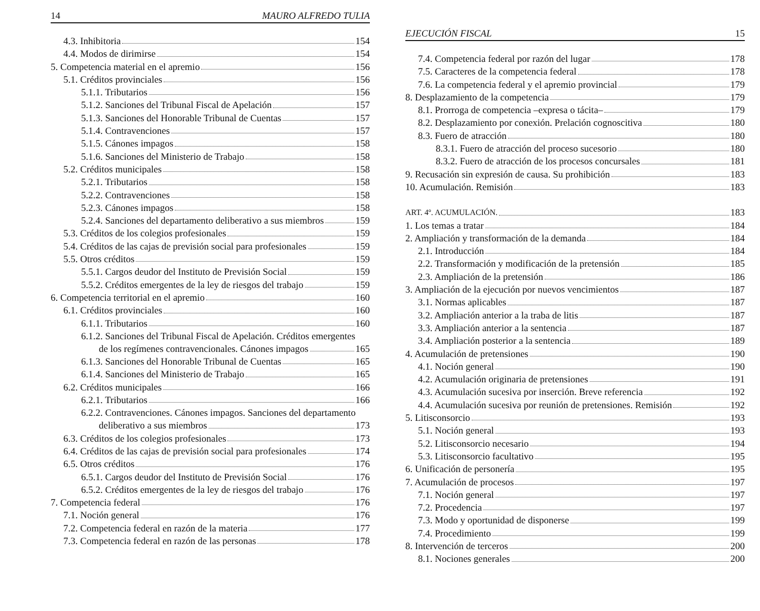14 MAURO ALFREDO TULIA
4.3. Inhibitoria 154
4.4. Modos de dirimirse 154
5. Competencia material en el apremio 156
5.1. Créditos provinciales 156
5.1.1. Tributarios 156
5.1.2. Sanciones del Tribunal Fiscal de Apelación 157
5.1.3. Sanciones del Honorable Tribunal de Cuentas 157
5.1.4. Contravenciones 157
5.1.5. Cánones impagos 158
5.1.6. Sanciones del Ministerio de Trabajo 158
5.2. Créditos municipales 158
5.2.1. Tributarios 158
5.2.2. Contravenciones 158
5.2.3. Cánones impagos 158
5.2.4. Sanciones del departamento deliberativo a sus miembros 159
5.3. Créditos de los colegios profesionales 159
5.4. Créditos de las cajas de previsión social para profesionales 159
5.5. Otros créditos 159
5.5.1. Cargos deudor del Instituto de Previsión Social 159
5.5.2. Créditos emergentes de la ley de riesgos del trabajo 159
6. Competencia territorial en el apremio 160
6.1. Créditos provinciales 160
6.1.1. Tributarios 160
6.1.2. Sanciones del Tribunal Fiscal de Apelación. Créditos emergentes
de los regímenes contravencionales. Cánones impagos 165
6.1.3. Sanciones del Honorable Tribunal de Cuentas 165
6.1.4. Sanciones del Ministerio de Trabajo 165
6.2. Créditos municipales 166
6.2.1. Tributarios 166
6.2.2. Contravenciones. Cánones impagos. Sanciones del departamento
deliberativo a sus miembros 173
6.3. Créditos de los colegios profesionales 173
6.4. Créditos de las cajas de previsión social para profesionales 174
6.5. Otros créditos 176
6.5.1. Cargos deudor del Instituto de Previsión Social 176
6.5.2. Créditos emergentes de la ley de riesgos del trabajo 176
7. Competencia federal 176
7.1. Noción general 176
7.2. Competencia federal en razón de la materia 177
7.3. Competencia federal en razón de las personas 178
EJECUCIÓN FISCAL 15
7.4. Competencia federal por razón del lugar 178
7.5. Caracteres de la competencia federal 178
7.6. La competencia federal y el apremio provincial 179
8. Desplazamiento de la competencia 179
8.1. Prorroga de competencia –expresa o tácita– 179
8.2. Desplazamiento por conexión. Prelación cognoscitiva 180
8.3. Fuero de atracción 180
8.3.1. Fuero de atracción del proceso sucesorio 180
8.3.2. Fuero de atracción de los procesos concursales 181
9. Recusación sin expresión de causa. Su prohibición 183
10. Acumulación. Remisión 183
ART. 4º. ACUMULACIÓN. 183
1. Los temas a tratar 184
2. Ampliación y transformación de la demanda 184
2.1. Introducción 184
2.2. Transformación y modificación de la pretensión 185
2.3. Ampliación de la pretensión 186
3. Ampliación de la ejecución por nuevos vencimientos 187
3.1. Normas aplicables 187
3.2. Ampliación anterior a la traba de litis 187
3.3. Ampliación anterior a la sentencia 187
3.4. Ampliación posterior a la sentencia 189
4. Acumulación de pretensiones 190
4.1. Noción general 190
4.2. Acumulación originaria de pretensiones 191
4.3. Acumulación sucesiva por inserción. Breve referencia 192
4.4. Acumulación sucesiva por reunión de pretensiones. Remisión 192
5. Litisconsorcio 193
5.1. Noción general 193
5.2. Litisconsorcio necesario 194
5.3. Litisconsorcio facultativo 195
6. Unificación de personería 195
7. Acumulación de procesos 197
7.1. Noción general 197
7.2. Procedencia 197
7.3. Modo y oportunidad de disponerse 199
7.4. Procedimiento 199
8. Intervención de terceros 200
8.1. Nociones generales 200